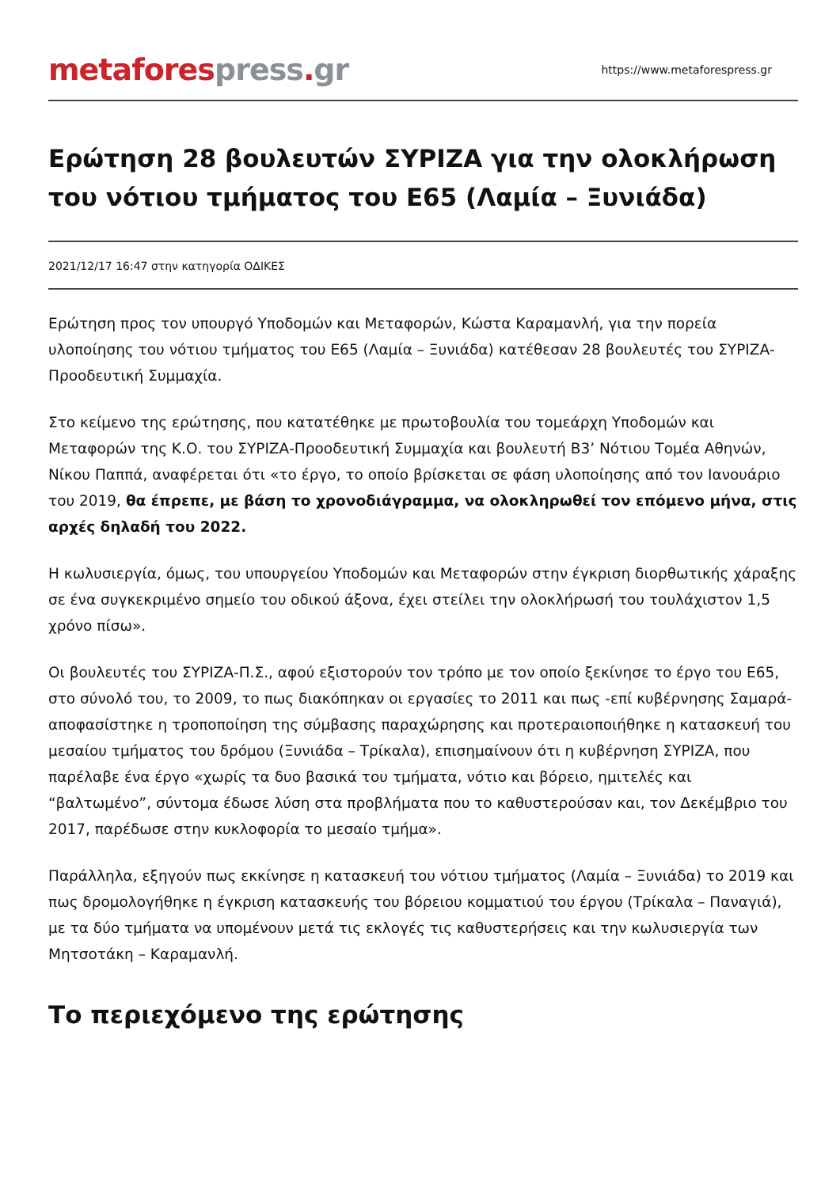metafores press. gr
https://www.metaforespress.gr
Ερώτηση 28 βουλευτών ΣΥΡΙΖΑ για την ολοκλήρωση του νότιου τμήματος του Ε65 (Λαμία – Ξυνιάδα)
2021/12/17 16:47 στην κατηγορία ΟΔΙΚΕΣ
Ερώτηση προς τον υπουργό Υποδομών και Μεταφορών, Κώστα Καραμανλή, για την πορεία υλοποίησης του νότιου τμήματος του Ε65 (Λαμία – Ξυνιάδα) κατέθεσαν 28 βουλευτές του ΣΥΡΙΖΑ-Προοδευτική Συμμαχία.
Στο κείμενο της ερώτησης, που κατατέθηκε με πρωτοβουλία του τομεάρχη Υποδομών και Μεταφορών της Κ.Ο. του ΣΥΡΙΖΑ-Προοδευτική Συμμαχία και βουλευτή Β3’ Νότιου Τομέα Αθηνών, Νίκου Παππά, αναφέρεται ότι «το έργο, το οποίο βρίσκεται σε φάση υλοποίησης από τον Ιανουάριο του 2019, θα έπρεπε, με βάση το χρονοδιάγραμμα, να ολοκληρωθεί τον επόμενο μήνα, στις αρχές δηλαδή του 2022.
Η κωλυσιεργία, όμως, του υπουργείου Υποδομών και Μεταφορών στην έγκριση διορθωτικής χάραξης σε ένα συγκεκριμένο σημείο του οδικού άξονα, έχει στείλει την ολοκλήρωσή του τουλάχιστον 1,5 χρόνο πίσω».
Οι βουλευτές του ΣΥΡΙΖΑ-Π.Σ., αφού εξιστορούν τον τρόπο με τον οποίο ξεκίνησε το έργο του Ε65, στο σύνολό του, το 2009, το πως διακόπηκαν οι εργασίες το 2011 και πως -επί κυβέρνησης Σαμαρά- αποφασίστηκε η τροποποίηση της σύμβασης παραχώρησης και προτεραιοποιήθηκε η κατασκευή του μεσαίου τμήματος του δρόμου (Ξυνιάδα – Τρίκαλα), επισημαίνουν ότι η κυβέρνηση ΣΥΡΙΖΑ, που παρέλαβε ένα έργο «χωρίς τα δυο βασικά του τμήματα, νότιο και βόρειο, ημιτελές και “βαλτωμένο”, σύντομα έδωσε λύση στα προβλήματα που το καθυστερούσαν και, τον Δεκέμβριο του 2017, παρέδωσε στην κυκλοφορία το μεσαίο τμήμα».
Παράλληλα, εξηγούν πως εκκίνησε η κατασκευή του νότιου τμήματος (Λαμία – Ξυνιάδα) το 2019 και πως δρομολογήθηκε η έγκριση κατασκευής του βόρειου κομματιού του έργου (Τρίκαλα – Παναγιά), με τα δύο τμήματα να υπομένουν μετά τις εκλογές τις καθυστερήσεις και την κωλυσιεργία των Μητσοτάκη – Καραμανλή.
Το περιεχόμενο της ερώτησης